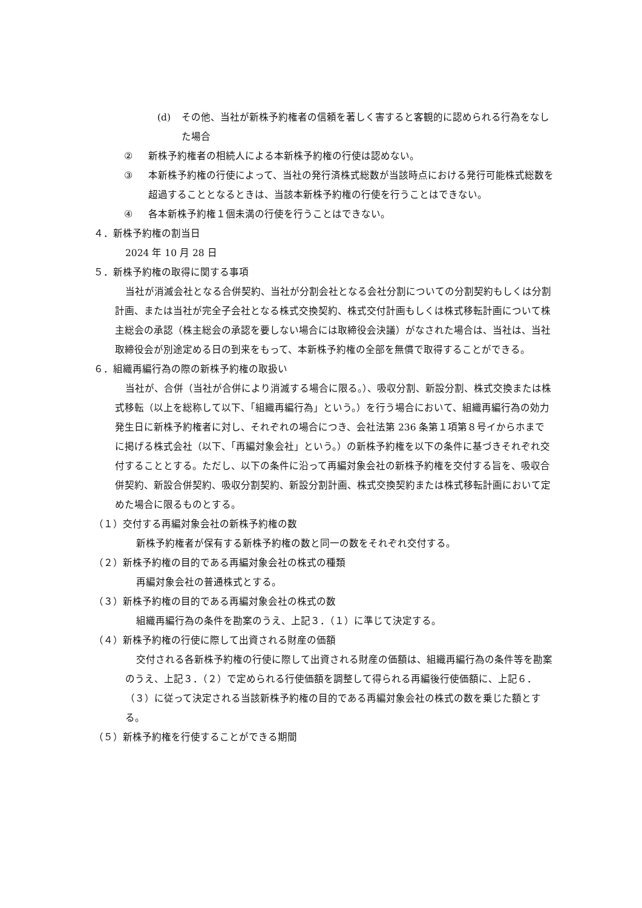(d) その他、当社が新株予約権者の信頼を著しく害すると客観的に認められる行為をなした場合
② 新株予約権者の相続人による本新株予約権の行使は認めない。
③ 本新株予約権の行使によって、当社の発行済株式総数が当該時点における発行可能株式総数を超過することとなるときは、当該本新株予約権の行使を行うことはできない。
④ 各本新株予約権１個未満の行使を行うことはできない。
４．新株予約権の割当日
2024 年 10 月 28 日
５．新株予約権の取得に関する事項
当社が消滅会社となる合併契約、当社が分割会社となる会社分割についての分割契約もしくは分割計画、または当社が完全子会社となる株式交換契約、株式交付計画もしくは株式移転計画について株主総会の承認（株主総会の承認を要しない場合には取締役会決議）がなされた場合は、当社は、当社取締役会が別途定める日の到来をもって、本新株予約権の全部を無償で取得することができる。
６．組織再編行為の際の新株予約権の取扱い
当社が、合併（当社が合併により消滅する場合に限る。）、吸収分割、新設分割、株式交換または株式移転（以上を総称して以下、「組織再編行為」という。）を行う場合において、組織再編行為の効力発生日に新株予約権者に対し、それぞれの場合につき、会社法第 236 条第１項第８号イからホまでに掲げる株式会社（以下、「再編対象会社」という。）の新株予約権を以下の条件に基づきそれぞれ交付することとする。ただし、以下の条件に沿って再編対象会社の新株予約権を交付する旨を、吸収合併契約、新設合併契約、吸収分割契約、新設分割計画、株式交換契約または株式移転計画において定めた場合に限るものとする。
（１）交付する再編対象会社の新株予約権の数
新株予約権者が保有する新株予約権の数と同一の数をそれぞれ交付する。
（２）新株予約権の目的である再編対象会社の株式の種類
再編対象会社の普通株式とする。
（３）新株予約権の目的である再編対象会社の株式の数
組織再編行為の条件を勘案のうえ、上記３．（１）に準じて決定する。
（４）新株予約権の行使に際して出資される財産の価額
交付される各新株予約権の行使に際して出資される財産の価額は、組織再編行為の条件等を勘案のうえ、上記３．（２）で定められる行使価額を調整して得られる再編後行使価額に、上記６．（３）に従って決定される当該新株予約権の目的である再編対象会社の株式の数を乗じた額とする。
（５）新株予約権を行使することができる期間